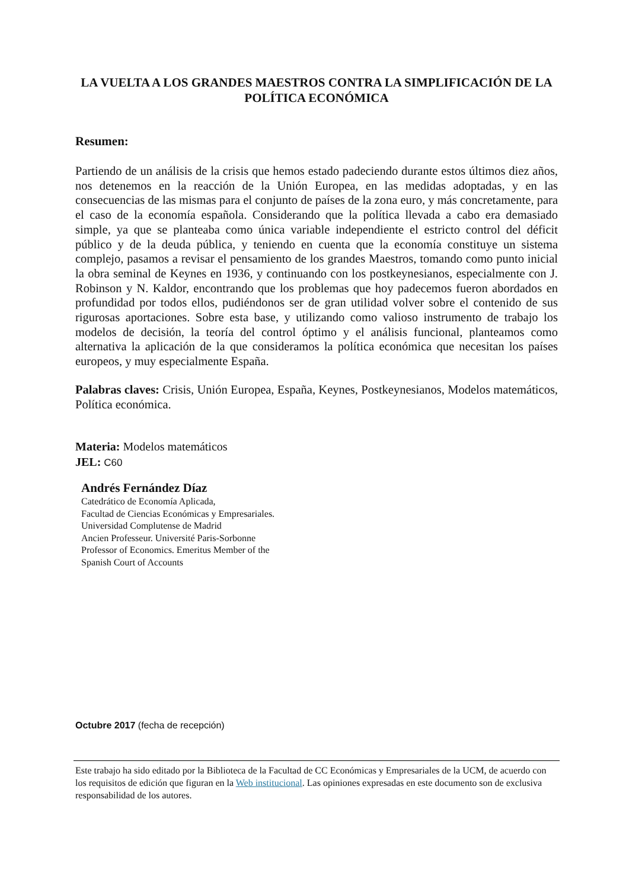LA VUELTA A LOS GRANDES MAESTROS CONTRA LA SIMPLIFICACIÓN DE LA POLÍTICA ECONÓMICA
Resumen:
Partiendo de un análisis de la crisis que hemos estado padeciendo durante estos últimos diez años, nos detenemos en la reacción de la Unión Europea, en las medidas adoptadas, y en las consecuencias de las mismas para el conjunto de países de la zona euro, y más concretamente, para el caso de la economía española. Considerando que la política llevada a cabo era demasiado simple, ya que se planteaba como única variable independiente el estricto control del déficit público y de la deuda pública, y teniendo en cuenta que la economía constituye un sistema complejo, pasamos a revisar el pensamiento de los grandes Maestros, tomando como punto inicial la obra seminal de Keynes en 1936, y continuando con los postkeynesianos, especialmente con J. Robinson y N. Kaldor, encontrando que los problemas que hoy padecemos fueron abordados en profundidad por todos ellos, pudiéndonos ser de gran utilidad volver sobre el contenido de sus rigurosas aportaciones. Sobre esta base, y utilizando como valioso instrumento de trabajo los modelos de decisión, la teoría del control óptimo y el análisis funcional, planteamos como alternativa la aplicación de la que consideramos la política económica que necesitan los países europeos, y muy especialmente España.
Palabras claves: Crisis, Unión Europea, España, Keynes, Postkeynesianos, Modelos matemáticos, Política económica.
Materia: Modelos matemáticos
JEL: C60
Andrés Fernández Díaz
Catedrático de Economía Aplicada,
Facultad de Ciencias Económicas y Empresariales.
Universidad Complutense de Madrid
Ancien Professeur. Université Paris-Sorbonne
Professor of Economics. Emeritus Member of the
Spanish Court of Accounts
Octubre 2017 (fecha de recepción)
Este trabajo ha sido editado por la Biblioteca de la Facultad de CC Económicas y Empresariales de la UCM, de acuerdo con los requisitos de edición que figuran en la Web institucional. Las opiniones expresadas en este documento son de exclusiva responsabilidad de los autores.